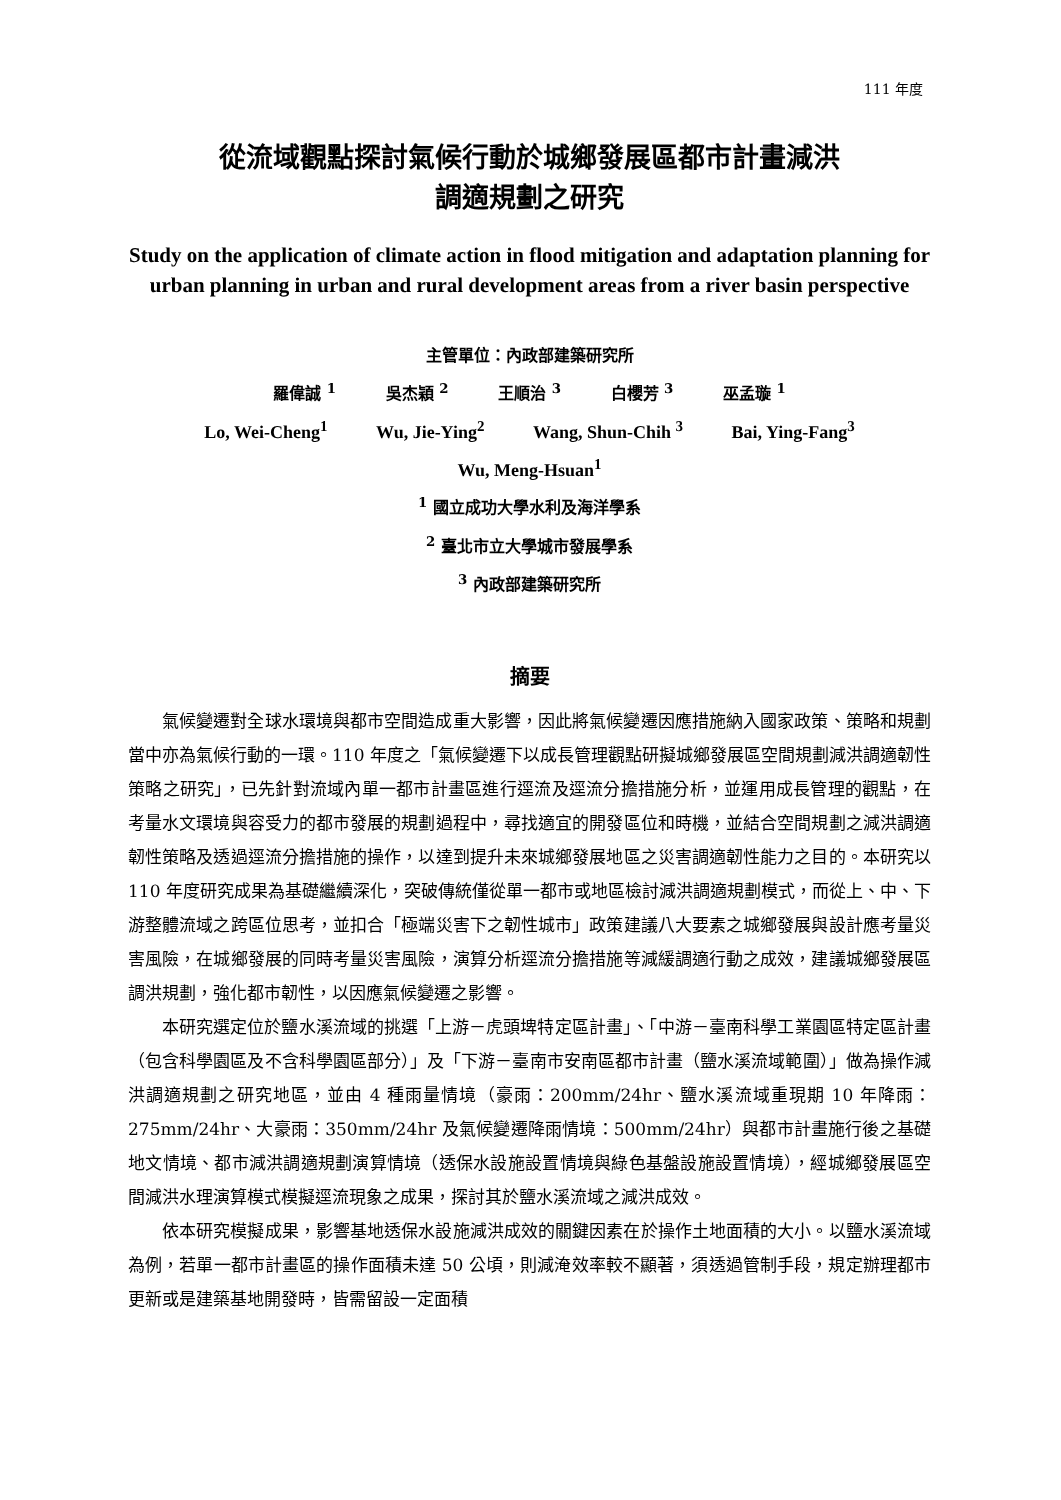111 年度
從流域觀點探討氣候行動於城鄉發展區都市計畫減洪
調適規劃之研究
Study on the application of climate action in flood mitigation and adaptation planning for urban planning in urban and rural development areas from a river basin perspective
主管單位：內政部建築研究所
羅偉誠 <sup>1</sup> 吳杰穎 <sup>2</sup> 王順治 <sup>3</sup> 白櫻芳 <sup>3</sup> 巫孟璇 <sup>1</sup>
Lo, Wei-Cheng<sup>1</sup> Wu, Jie-Ying<sup>2</sup> Wang, Shun-Chih <sup>3</sup> Bai, Ying-Fang<sup>3</sup>
Wu, Meng-Hsuan<sup>1</sup>
<sup>1</sup> 國立成功大學水利及海洋學系
<sup>2</sup> 臺北市立大學城市發展學系
<sup>3</sup> 內政部建築研究所
摘要
氣候變遷對全球水環境與都市空間造成重大影響，因此將氣候變遷因應措施納入國家政策、策略和規劃當中亦為氣候行動的一環。110 年度之「氣候變遷下以成長管理觀點研擬城鄉發展區空間規劃減洪調適韌性策略之研究」，已先針對流域內單一都市計畫區進行逕流及逕流分擔措施分析，並運用成長管理的觀點，在考量水文環境與容受力的都市發展的規劃過程中，尋找適宜的開發區位和時機，並結合空間規劃之減洪調適韌性策略及透過逕流分擔措施的操作，以達到提升未來城鄉發展地區之災害調適韌性能力之目的。本研究以 110 年度研究成果為基礎繼續深化，突破傳統僅從單一都市或地區檢討減洪調適規劃模式，而從上、中、下游整體流域之跨區位思考，並扣合「極端災害下之韌性城市」政策建議八大要素之城鄉發展與設計應考量災害風險，在城鄉發展的同時考量災害風險，演算分析逕流分擔措施等減緩調適行動之成效，建議城鄉發展區調洪規劃，強化都市韌性，以因應氣候變遷之影響。
本研究選定位於鹽水溪流域的挑選「上游－虎頭埤特定區計畫」、「中游－臺南科學工業園區特定區計畫（包含科學園區及不含科學園區部分）」及「下游－臺南市安南區都市計畫（鹽水溪流域範圍）」做為操作減洪調適規劃之研究地區，並由 4 種雨量情境（豪雨：200mm/24hr、鹽水溪流域重現期 10 年降雨：275mm/24hr、大豪雨：350mm/24hr 及氣候變遷降雨情境：500mm/24hr）與都市計畫施行後之基礎地文情境、都市減洪調適規劃演算情境（透保水設施設置情境與綠色基盤設施設置情境），經城鄉發展區空間減洪水理演算模式模擬逕流現象之成果，探討其於鹽水溪流域之減洪成效。
依本研究模擬成果，影響基地透保水設施減洪成效的關鍵因素在於操作土地面積的大小。以鹽水溪流域為例，若單一都市計畫區的操作面積未達 50 公頃，則減淹效率較不顯著，須透過管制手段，規定辦理都市更新或是建築基地開發時，皆需留設一定面積